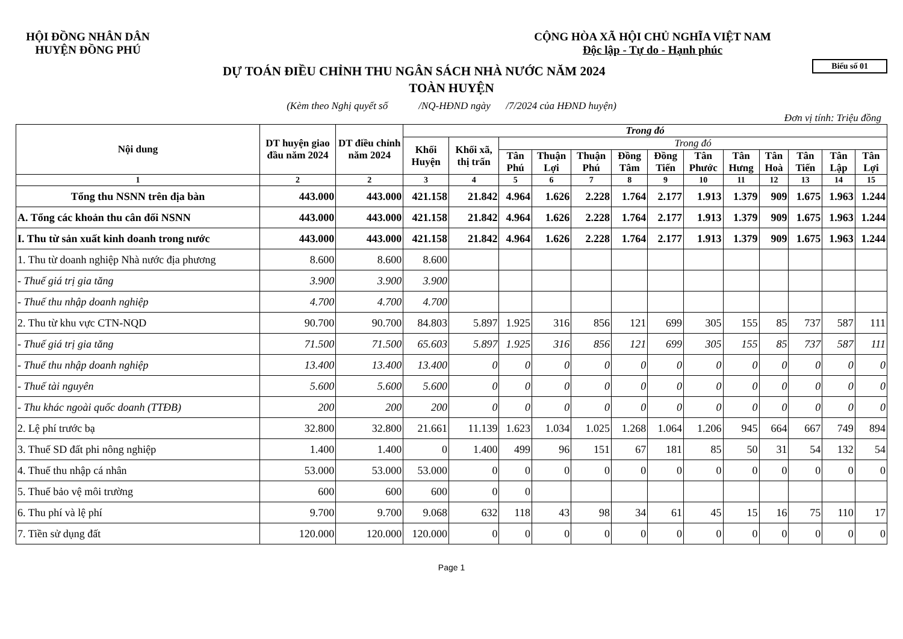HỘI ĐỒNG NHÂN DÂN
HUYỆN ĐỒNG PHÚ
CỘNG HÒA XÃ HỘI CHỦ NGHĨA VIỆT NAM
Độc lập - Tự do - Hạnh phúc
Biểu số 01
DỰ TOÁN ĐIỀU CHỈNH THU NGÂN SÁCH NHÀ NƯỚC NĂM 2024
TOÀN HUYỆN
(Kèm theo Nghị quyết số /NQ-HĐND ngày /7/2024 của HĐND huyện)
Đơn vị tính: Triệu đồng
| Nội dung | DT huyện giao đầu năm 2024 | DT điều chỉnh năm 2024 | Trong đó | | | | | | | | | | | | |
| --- | --- | --- | --- | --- | --- | --- | --- | --- | --- | --- | --- | --- | --- | --- | --- |
| | | | Khối Huyện | Khối xã, thị trấn | Trong đó | | | | | | | | | | |
| | | | | | Tân Phú | Thuận Lợi | Thuận Phú | Đồng Tâm | Đồng Tiến | Tân Phước | Tân Hưng | Tân Hoà | Tân Tiến | Tân Lập | Tân Lợi |
| 1 | 2 | 2 | 3 | 4 | 5 | 6 | 7 | 8 | 9 | 10 | 11 | 12 | 13 | 14 | 15 |
| Tổng thu NSNN trên địa bàn | 443.000 | 443.000 | 421.158 | 21.842 | 4.964 | 1.626 | 2.228 | 1.764 | 2.177 | 1.913 | 1.379 | 909 | 1.675 | 1.963 | 1.244 |
| A. Tổng các khoản thu cân đối NSNN | 443.000 | 443.000 | 421.158 | 21.842 | 4.964 | 1.626 | 2.228 | 1.764 | 2.177 | 1.913 | 1.379 | 909 | 1.675 | 1.963 | 1.244 |
| I. Thu từ sản xuất kinh doanh trong nước | 443.000 | 443.000 | 421.158 | 21.842 | 4.964 | 1.626 | 2.228 | 1.764 | 2.177 | 1.913 | 1.379 | 909 | 1.675 | 1.963 | 1.244 |
| 1. Thu từ doanh nghiệp Nhà nước địa phương | 8.600 | 8.600 | 8.600 | | | | | | | | | | | | |
| - Thuế giá trị gia tăng | 3.900 | 3.900 | 3.900 | | | | | | | | | | | | |
| - Thuế thu nhập doanh nghiệp | 4.700 | 4.700 | 4.700 | | | | | | | | | | | | |
| 2. Thu từ khu vực CTN-NQD | 90.700 | 90.700 | 84.803 | 5.897 | 1.925 | 316 | 856 | 121 | 699 | 305 | 155 | 85 | 737 | 587 | 111 |
| - Thuế giá trị gia tăng | 71.500 | 71.500 | 65.603 | 5.897 | 1.925 | 316 | 856 | 121 | 699 | 305 | 155 | 85 | 737 | 587 | 111 |
| - Thuế thu nhập doanh nghiệp | 13.400 | 13.400 | 13.400 | 0 | 0 | 0 | 0 | 0 | 0 | 0 | 0 | 0 | 0 | 0 | 0 |
| - Thuế tài nguyên | 5.600 | 5.600 | 5.600 | 0 | 0 | 0 | 0 | 0 | 0 | 0 | 0 | 0 | 0 | 0 | 0 |
| - Thu khác ngoài quốc doanh (TTĐB) | 200 | 200 | 200 | 0 | 0 | 0 | 0 | 0 | 0 | 0 | 0 | 0 | 0 | 0 | 0 |
| 2. Lệ phí trước bạ | 32.800 | 32.800 | 21.661 | 11.139 | 1.623 | 1.034 | 1.025 | 1.268 | 1.064 | 1.206 | 945 | 664 | 667 | 749 | 894 |
| 3. Thuế SD đất phi nông nghiệp | 1.400 | 1.400 | 0 | 1.400 | 499 | 96 | 151 | 67 | 181 | 85 | 50 | 31 | 54 | 132 | 54 |
| 4. Thuế thu nhập cá nhân | 53.000 | 53.000 | 53.000 | 0 | 0 | 0 | 0 | 0 | 0 | 0 | 0 | 0 | 0 | 0 | 0 |
| 5. Thuế bảo vệ môi trường | 600 | 600 | 600 | 0 | 0 | | | | | | | | | | |
| 6. Thu phí và lệ phí | 9.700 | 9.700 | 9.068 | 632 | 118 | 43 | 98 | 34 | 61 | 45 | 15 | 16 | 75 | 110 | 17 |
| 7. Tiền sử dụng đất | 120.000 | 120.000 | 120.000 | 0 | 0 | 0 | 0 | 0 | 0 | 0 | 0 | 0 | 0 | 0 | 0 |
Page 1